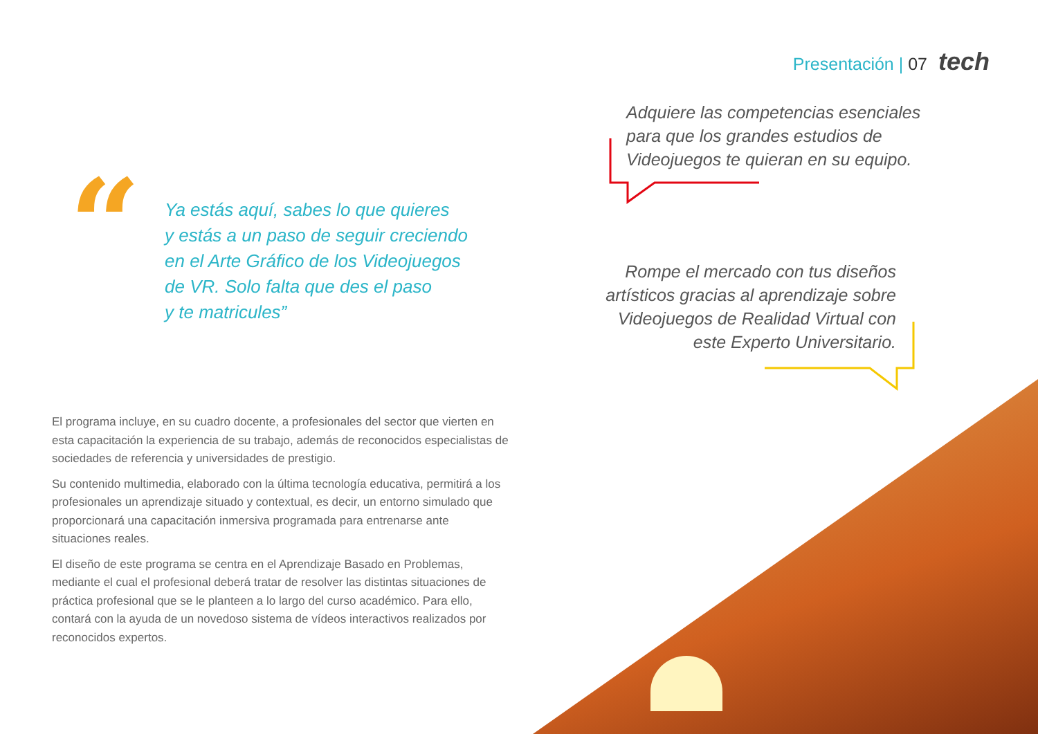Presentación | 07 tech
“
Ya estás aquí, sabes lo que quieres
y estás a un paso de seguir creciendo
en el Arte Gráfico de los Videojuegos
de VR. Solo falta que des el paso
y te matricules”
Adquiere las competencias esenciales
para que los grandes estudios de
Videojuegos te quieran en su equipo.
Rompe el mercado con tus diseños artísticos gracias al aprendizaje sobre Videojuegos de Realidad Virtual con este Experto Universitario.
El programa incluye, en su cuadro docente, a profesionales del sector que vierten en esta capacitación la experiencia de su trabajo, además de reconocidos especialistas de sociedades de referencia y universidades de prestigio.
Su contenido multimedia, elaborado con la última tecnología educativa, permitirá a los profesionales un aprendizaje situado y contextual, es decir, un entorno simulado que proporcionará una capacitación inmersiva programada para entrenarse ante situaciones reales.
El diseño de este programa se centra en el Aprendizaje Basado en Problemas, mediante el cual el profesional deberá tratar de resolver las distintas situaciones de práctica profesional que se le planteen a lo largo del curso académico. Para ello, contará con la ayuda de un novedoso sistema de vídeos interactivos realizados por reconocidos expertos.